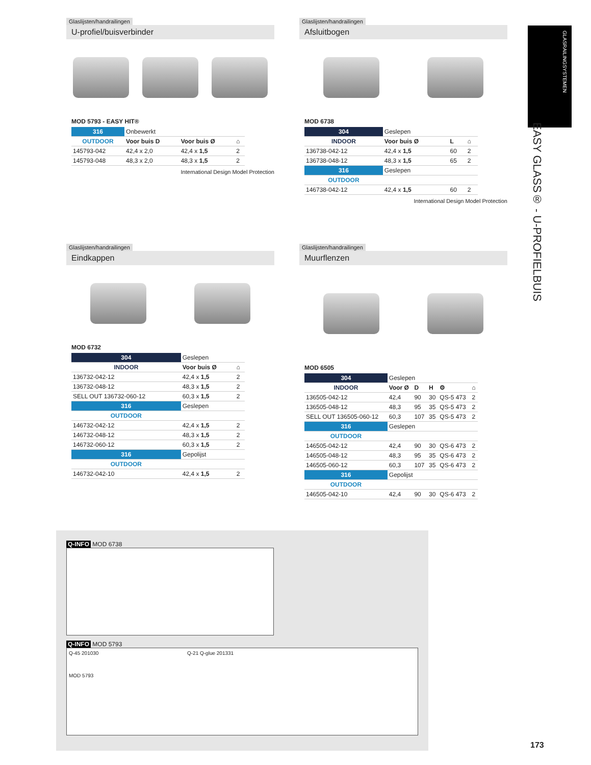Glaslijsten/handrailingen
U-profiel/buisverbinder
MOD 5793 - EASY HIT®
| 316 | Onbewerkt | | |
| OUTDOOR | Voor buis D | Voor buis Ø | ⌂ |
| 145793-042 | 42,4 x 2,0 | 42,4 x 1,5 | 2 |
| 145793-048 | 48,3 x 2,0 | 48,3 x 1,5 | 2 |
International Design Model Protection
Glaslijsten/handrailingen
Afsluitbogen
MOD 6738
| 304 | Geslepen | | |
| INDOOR | Voor buis Ø | L | ⌂ |
| 136738-042-12 | 42,4 x 1,5 | 60 | 2 |
| 136738-048-12 | 48,3 x 1,5 | 65 | 2 |
| 316 | Geslepen | | |
| OUTDOOR | | | |
| 146738-042-12 | 42,4 x 1,5 | 60 | 2 |
International Design Model Protection
Glaslijsten/handrailingen
Eindkappen
MOD 6732
| 304 | Geslepen | |
| INDOOR | Voor buis Ø | ⌂ |
| 136732-042-12 | 42,4 x 1,5 | 2 |
| 136732-048-12 | 48,3 x 1,5 | 2 |
| SELL OUT 136732-060-12 | 60,3 x 1,5 | 2 |
| 316 | Geslepen | |
| OUTDOOR | | |
| 146732-042-12 | 42,4 x 1,5 | 2 |
| 146732-048-12 | 48,3 x 1,5 | 2 |
| 146732-060-12 | 60,3 x 1,5 | 2 |
| 316 | Gepolijst | |
| OUTDOOR | | |
| 146732-042-10 | 42,4 x 1,5 | 2 |
Glaslijsten/handrailingen
Muurflenzen
MOD 6505
| 304 | Geslepen | | | | |
| INDOOR | Voor Ø | D | H | ⚙ | ⌂ |
| 136505-042-12 | 42,4 | 90 | 30 | QS-5 473 | 2 |
| 136505-048-12 | 48,3 | 95 | 35 | QS-5 473 | 2 |
| SELL OUT 136505-060-12 | 60,3 | 107 | 35 | QS-5 473 | 2 |
| 316 | Geslepen | | | | |
| OUTDOOR | | | | | |
| 146505-042-12 | 42,4 | 90 | 30 | QS-6 473 | 2 |
| 146505-048-12 | 48,3 | 95 | 35 | QS-6 473 | 2 |
| 146505-060-12 | 60,3 | 107 | 35 | QS-6 473 | 2 |
| 316 | Gepolijst | | | | |
| OUTDOOR | | | | | |
| 146505-042-10 | 42,4 | 90 | 30 | QS-6 473 | 2 |
GLASRAILINGSYSTEMEN
EASY GLASS® - U-PROFIELBUIS
Q-INFO MOD 6738
Q-INFO MOD 5793
Q-45 201030
MOD 5793
Q-21 Q-glue 201331
173